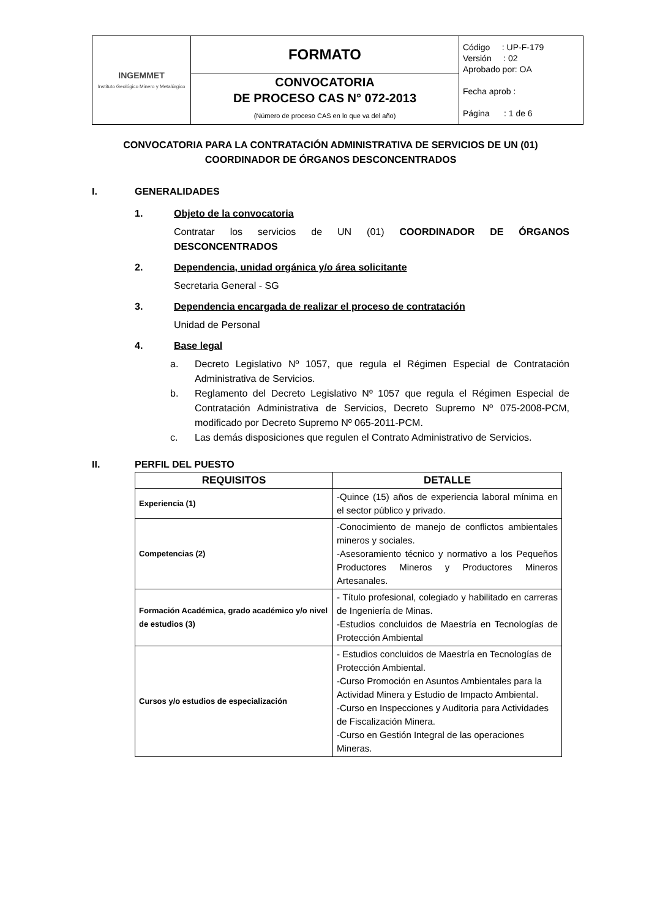| INGEMMET Instituto Geológico Minero y Metalúrgico | FORMATO | Código : UP-F-179 Versión : 02 Aprobado por: OA Fecha aprob : Página : 1 de 6 |
| | CONVOCATORIA DE PROCESO CAS N° 072-2013 (Número de proceso CAS en lo que va del año) | |
CONVOCATORIA PARA LA CONTRATACIÓN ADMINISTRATIVA DE SERVICIOS DE UN (01) COORDINADOR DE ÓRGANOS DESCONCENTRADOS
I. GENERALIDADES
1. Objeto de la convocatoria
Contratar los servicios de UN (01) COORDINADOR DE ÓRGANOS DESCONCENTRADOS
2. Dependencia, unidad orgánica y/o área solicitante
Secretaria General - SG
3. Dependencia encargada de realizar el proceso de contratación
Unidad de Personal
4. Base legal
a. Decreto Legislativo Nº 1057, que regula el Régimen Especial de Contratación Administrativa de Servicios.
b. Reglamento del Decreto Legislativo Nº 1057 que regula el Régimen Especial de Contratación Administrativa de Servicios, Decreto Supremo Nº 075-2008-PCM, modificado por Decreto Supremo Nº 065-2011-PCM.
c. Las demás disposiciones que regulen el Contrato Administrativo de Servicios.
II. PERFIL DEL PUESTO
| REQUISITOS | DETALLE |
| --- | --- |
| Experiencia (1) | -Quince (15) años de experiencia laboral mínima en el sector público y privado. |
| Competencias (2) | -Conocimiento de manejo de conflictos ambientales mineros y sociales. -Asesoramiento técnico y normativo a los Pequeños Productores Mineros y Productores Mineros Artesanales. |
| Formación Académica, grado académico y/o nivel de estudios (3) | - Título profesional, colegiado y habilitado en carreras de Ingeniería de Minas. -Estudios concluidos de Maestría en Tecnologías de Protección Ambiental |
| Cursos y/o estudios de especialización | - Estudios concluidos de Maestría en Tecnologías de Protección Ambiental. -Curso Promoción en Asuntos Ambientales para la Actividad Minera y Estudio de Impacto Ambiental. -Curso en Inspecciones y Auditoria para Actividades de Fiscalización Minera. -Curso en Gestión Integral de las operaciones Mineras. |